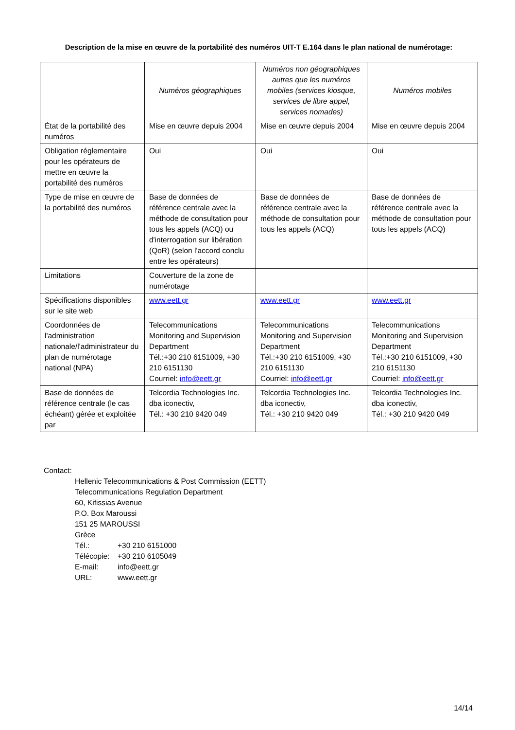Description de la mise en œuvre de la portabilité des numéros UIT-T E.164 dans le plan national de numérotage:
| | Numéros géographiques | Numéros non géographiques autres que les numéros mobiles (services kiosque, services de libre appel, services nomades) | Numéros mobiles |
| --- | --- | --- | --- |
| État de la portabilité des numéros | Mise en œuvre depuis 2004 | Mise en œuvre depuis 2004 | Mise en œuvre depuis 2004 |
| Obligation réglementaire pour les opérateurs de mettre en œuvre la portabilité des numéros | Oui | Oui | Oui |
| Type de mise en œuvre de la portabilité des numéros | Base de données de référence centrale avec la méthode de consultation pour tous les appels (ACQ) ou d'interrogation sur libération (QoR) (selon l'accord conclu entre les opérateurs) | Base de données de référence centrale avec la méthode de consultation pour tous les appels (ACQ) | Base de données de référence centrale avec la méthode de consultation pour tous les appels (ACQ) |
| Limitations | Couverture de la zone de numérotage | | |
| Spécifications disponibles sur le site web | www.eett.gr | www.eett.gr | www.eett.gr |
| Coordonnées de l'administration nationale/l'administrateur du plan de numérotage national (NPA) | Telecommunications Monitoring and Supervision Department Tél.:+30 210 6151009, +30 210 6151130 Courriel: info@eett.gr | Telecommunications Monitoring and Supervision Department Tél.:+30 210 6151009, +30 210 6151130 Courriel: info@eett.gr | Telecommunications Monitoring and Supervision Department Tél.:+30 210 6151009, +30 210 6151130 Courriel: info@eett.gr |
| Base de données de référence centrale (le cas échéant) gérée et exploitée par | Telcordia Technologies Inc. dba iconectiv, Tél.: +30 210 9420 049 | Telcordia Technologies Inc. dba iconectiv, Tél.: +30 210 9420 049 | Telcordia Technologies Inc. dba iconectiv, Tél.: +30 210 9420 049 |
Contact:
Hellenic Telecommunications & Post Commission (EETT)
Telecommunications Regulation Department
60, Kifissias Avenue
P.O. Box Maroussi
151 25 MAROUSSI
Grèce
Tél.: +30 210 6151000
Télécopie: +30 210 6105049
E-mail: info@eett.gr
URL: www.eett.gr
14/14